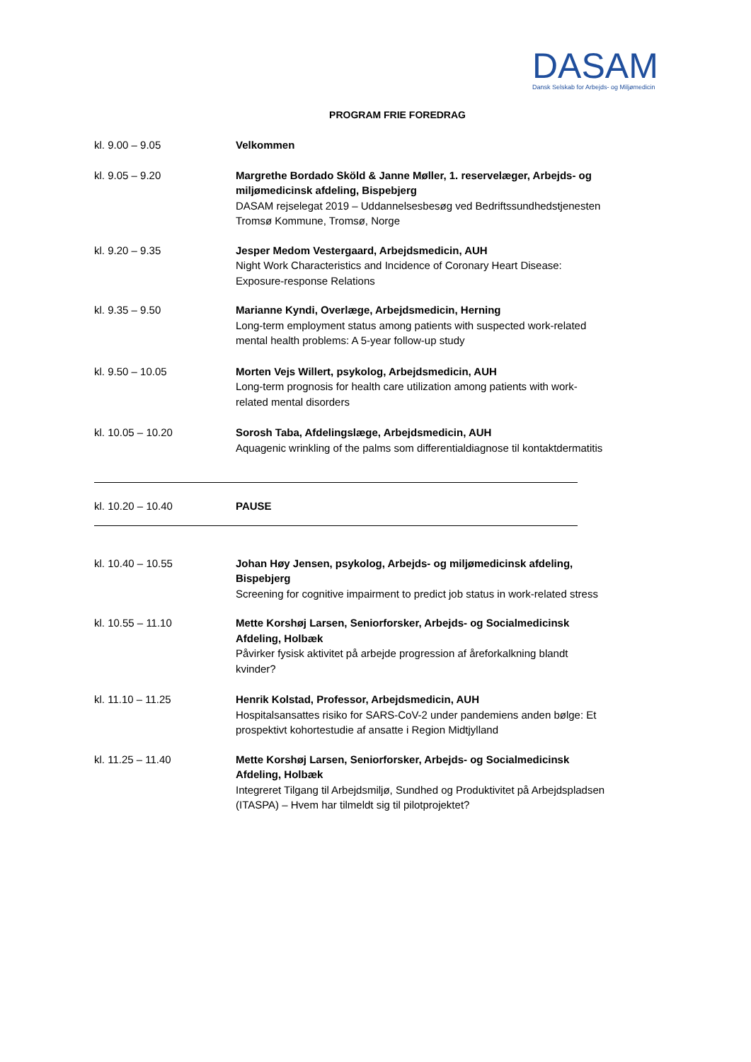DASAM
Dansk Selskab for Arbejds- og Miljømedicin
PROGRAM FRIE FOREDRAG
kl. 9.00 – 9.05 Velkommen
kl. 9.05 – 9.20 Margrethe Bordado Sköld & Janne Møller, 1. reservelæger, Arbejds- og miljømedicinsk afdeling, Bispebjerg
DASAM rejselegat 2019 – Uddannelsesbesøg ved Bedriftssundhedstjenesten Tromsø Kommune, Tromsø, Norge
kl. 9.20 – 9.35 Jesper Medom Vestergaard, Arbejdsmedicin, AUH
Night Work Characteristics and Incidence of Coronary Heart Disease: Exposure-response Relations
kl. 9.35 – 9.50 Marianne Kyndi, Overlæge, Arbejdsmedicin, Herning
Long-term employment status among patients with suspected work-related mental health problems: A 5-year follow-up study
kl. 9.50 – 10.05 Morten Vejs Willert, psykolog, Arbejdsmedicin, AUH
Long-term prognosis for health care utilization among patients with work-related mental disorders
kl. 10.05 – 10.20 Sorosh Taba, Afdelingslæge, Arbejdsmedicin, AUH
Aquagenic wrinkling of the palms som differentialdiagnose til kontaktdermatitis
kl. 10.20 – 10.40 PAUSE
kl. 10.40 – 10.55 Johan Høy Jensen, psykolog, Arbejds- og miljømedicinsk afdeling, Bispebjerg
Screening for cognitive impairment to predict job status in work-related stress
kl. 10.55 – 11.10 Mette Korshøj Larsen, Seniorforsker, Arbejds- og Socialmedicinsk Afdeling, Holbæk
Påvirker fysisk aktivitet på arbejde progression af åreforkalkning blandt kvinder?
kl. 11.10 – 11.25 Henrik Kolstad, Professor, Arbejdsmedicin, AUH
Hospitalsansattes risiko for SARS-CoV-2 under pandemiens anden bølge: Et prospektivt kohortestudie af ansatte i Region Midtjylland
kl. 11.25 – 11.40 Mette Korshøj Larsen, Seniorforsker, Arbejds- og Socialmedicinsk Afdeling, Holbæk
Integreret Tilgang til Arbejdsmiljø, Sundhed og Produktivitet på Arbejdspladsen (ITASPA) – Hvem har tilmeldt sig til pilotprojektet?